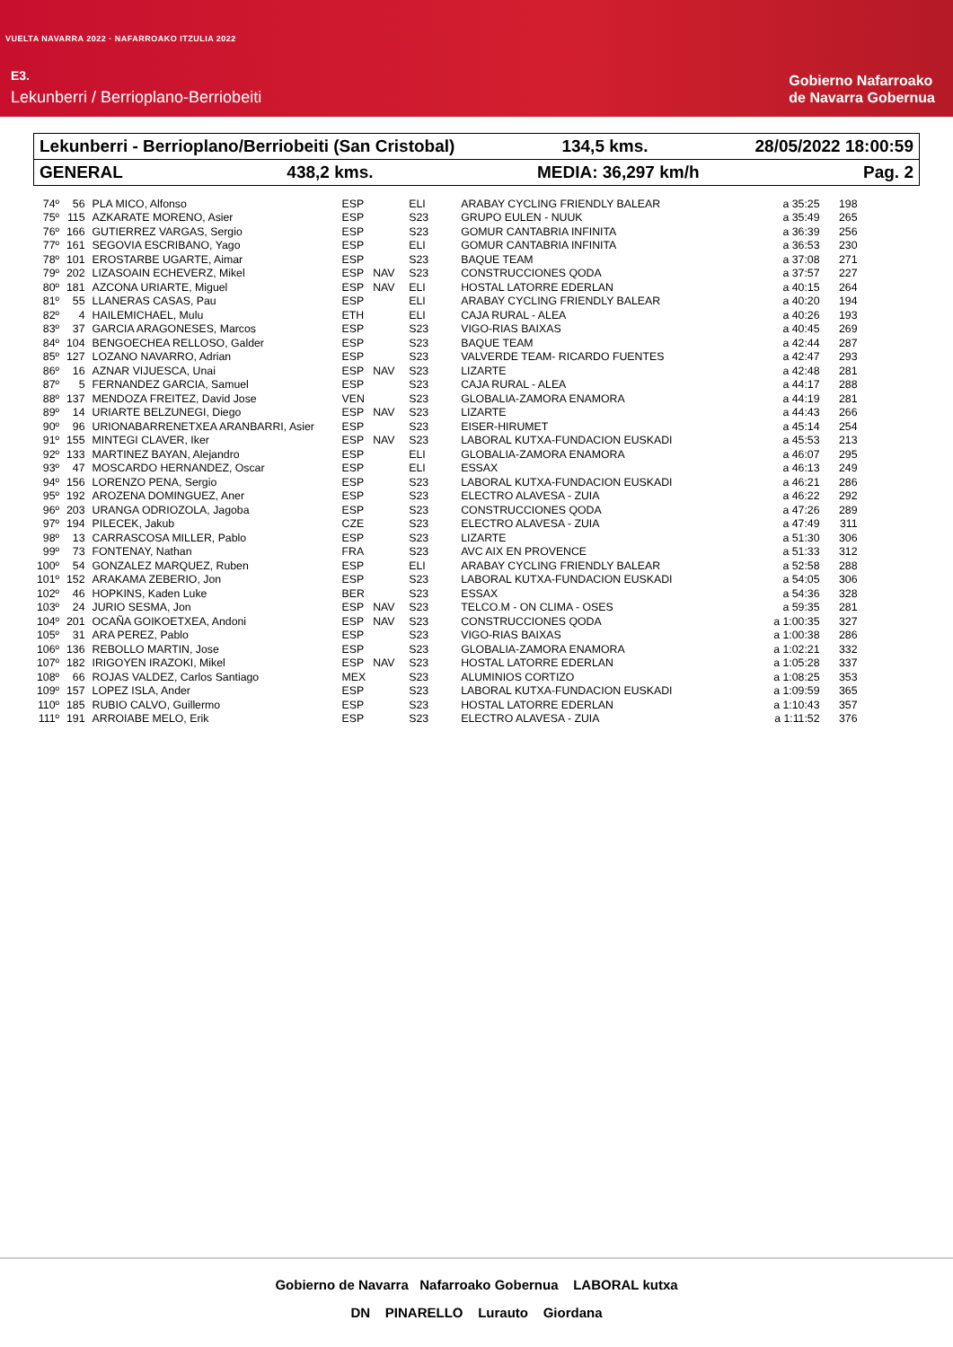VUELTA NAVARRA 2022 · NAFARROAKO ITZULIA 2022
E3.
Lekunberri / Berrioplano-Berriobeiti
Gobierno Nafarroako
de Navarra Gobernua
Lekunberri - Berrioplano/Berriobeiti (San Cristobal) 134,5 kms. 28/05/2022 18:00:59
GENERAL 438,2 kms. MEDIA: 36,297 km/h Pag. 2
| 74º | 56 | PLA MICO, Alfonso | ESP | | ELI | ARABAY CYCLING FRIENDLY BALEAR | a 35:25 | 198 |
| 75º | 115 | AZKARATE MORENO, Asier | ESP | | S23 | GRUPO EULEN - NUUK | a 35:49 | 265 |
| 76º | 166 | GUTIERREZ VARGAS, Sergio | ESP | | S23 | GOMUR CANTABRIA INFINITA | a 36:39 | 256 |
| 77º | 161 | SEGOVIA ESCRIBANO, Yago | ESP | | ELI | GOMUR CANTABRIA INFINITA | a 36:53 | 230 |
| 78º | 101 | EROSTARBE UGARTE, Aimar | ESP | | S23 | BAQUE TEAM | a 37:08 | 271 |
| 79º | 202 | LIZASOAIN ECHEVERZ, Mikel | ESP | NAV | S23 | CONSTRUCCIONES QODA | a 37:57 | 227 |
| 80º | 181 | AZCONA URIARTE, Miguel | ESP | NAV | ELI | HOSTAL LATORRE EDERLAN | a 40:15 | 264 |
| 81º | 55 | LLANERAS CASAS, Pau | ESP | | ELI | ARABAY CYCLING FRIENDLY BALEAR | a 40:20 | 194 |
| 82º | 4 | HAILEMICHAEL, Mulu | ETH | | ELI | CAJA RURAL - ALEA | a 40:26 | 193 |
| 83º | 37 | GARCIA ARAGONESES, Marcos | ESP | | S23 | VIGO-RIAS BAIXAS | a 40:45 | 269 |
| 84º | 104 | BENGOECHEA RELLOSO, Galder | ESP | | S23 | BAQUE TEAM | a 42:44 | 287 |
| 85º | 127 | LOZANO NAVARRO, Adrian | ESP | | S23 | VALVERDE TEAM- RICARDO FUENTES | a 42:47 | 293 |
| 86º | 16 | AZNAR VIJUESCA, Unai | ESP | NAV | S23 | LIZARTE | a 42:48 | 281 |
| 87º | 5 | FERNANDEZ GARCIA, Samuel | ESP | | S23 | CAJA RURAL - ALEA | a 44:17 | 288 |
| 88º | 137 | MENDOZA FREITEZ, David Jose | VEN | | S23 | GLOBALIA-ZAMORA ENAMORA | a 44:19 | 281 |
| 89º | 14 | URIARTE BELZUNEGI, Diego | ESP | NAV | S23 | LIZARTE | a 44:43 | 266 |
| 90º | 96 | URIONABARRENETXEA ARANBARRI, Asier | ESP | | S23 | EISER-HIRUMET | a 45:14 | 254 |
| 91º | 155 | MINTEGI CLAVER, Iker | ESP | NAV | S23 | LABORAL KUTXA-FUNDACION EUSKADI | a 45:53 | 213 |
| 92º | 133 | MARTINEZ BAYAN, Alejandro | ESP | | ELI | GLOBALIA-ZAMORA ENAMORA | a 46:07 | 295 |
| 93º | 47 | MOSCARDO HERNANDEZ, Oscar | ESP | | ELI | ESSAX | a 46:13 | 249 |
| 94º | 156 | LORENZO PENA, Sergio | ESP | | S23 | LABORAL KUTXA-FUNDACION EUSKADI | a 46:21 | 286 |
| 95º | 192 | AROZENA DOMINGUEZ, Aner | ESP | | S23 | ELECTRO ALAVESA - ZUIA | a 46:22 | 292 |
| 96º | 203 | URANGA ODRIOZOLA, Jagoba | ESP | | S23 | CONSTRUCCIONES QODA | a 47:26 | 289 |
| 97º | 194 | PILECEK, Jakub | CZE | | S23 | ELECTRO ALAVESA - ZUIA | a 47:49 | 311 |
| 98º | 13 | CARRASCOSA MILLER, Pablo | ESP | | S23 | LIZARTE | a 51:30 | 306 |
| 99º | 73 | FONTENAY, Nathan | FRA | | S23 | AVC AIX EN PROVENCE | a 51:33 | 312 |
| 100º | 54 | GONZALEZ MARQUEZ, Ruben | ESP | | ELI | ARABAY CYCLING FRIENDLY BALEAR | a 52:58 | 288 |
| 101º | 152 | ARAKAMA ZEBERIO, Jon | ESP | | S23 | LABORAL KUTXA-FUNDACION EUSKADI | a 54:05 | 306 |
| 102º | 46 | HOPKINS, Kaden Luke | BER | | S23 | ESSAX | a 54:36 | 328 |
| 103º | 24 | JURIO SESMA, Jon | ESP | NAV | S23 | TELCO.M - ON CLIMA - OSES | a 59:35 | 281 |
| 104º | 201 | OCAÑA GOIKOETXEA, Andoni | ESP | NAV | S23 | CONSTRUCCIONES QODA | a 1:00:35 | 327 |
| 105º | 31 | ARA PEREZ, Pablo | ESP | | S23 | VIGO-RIAS BAIXAS | a 1:00:38 | 286 |
| 106º | 136 | REBOLLO MARTIN, Jose | ESP | | S23 | GLOBALIA-ZAMORA ENAMORA | a 1:02:21 | 332 |
| 107º | 182 | IRIGOYEN IRAZOKI, Mikel | ESP | NAV | S23 | HOSTAL LATORRE EDERLAN | a 1:05:28 | 337 |
| 108º | 66 | ROJAS VALDEZ, Carlos Santiago | MEX | | S23 | ALUMINIOS CORTIZO | a 1:08:25 | 353 |
| 109º | 157 | LOPEZ ISLA, Ander | ESP | | S23 | LABORAL KUTXA-FUNDACION EUSKADI | a 1:09:59 | 365 |
| 110º | 185 | RUBIO CALVO, Guillermo | ESP | | S23 | HOSTAL LATORRE EDERLAN | a 1:10:43 | 357 |
| 111º | 191 | ARROIABE MELO, Erik | ESP | | S23 | ELECTRO ALAVESA - ZUIA | a 1:11:52 | 376 |
Gobierno de Navarra Nafarroako Gobernua LABORAL kutxa
DN PINARELLO Lurauto Giordana